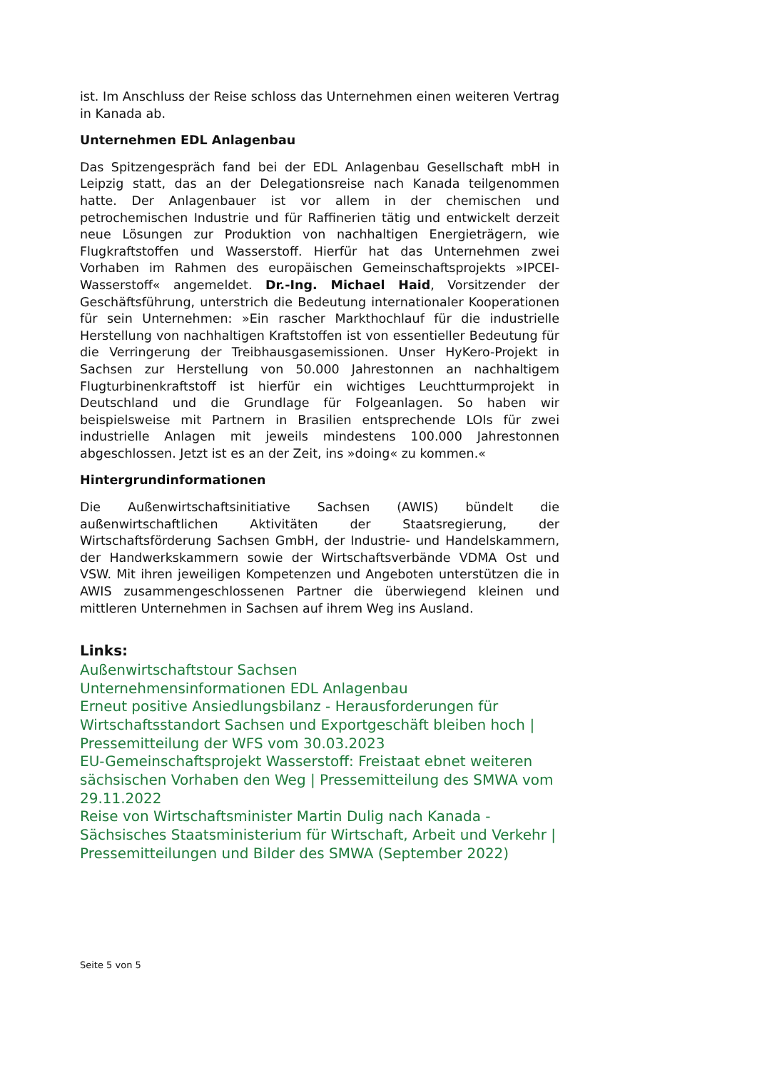ist. Im Anschluss der Reise schloss das Unternehmen einen weiteren Vertrag in Kanada ab.
Unternehmen EDL Anlagenbau
Das Spitzengespräch fand bei der EDL Anlagenbau Gesellschaft mbH in Leipzig statt, das an der Delegationsreise nach Kanada teilgenommen hatte. Der Anlagenbauer ist vor allem in der chemischen und petrochemischen Industrie und für Raffinerien tätig und entwickelt derzeit neue Lösungen zur Produktion von nachhaltigen Energieträgern, wie Flugkraftstoffen und Wasserstoff. Hierfür hat das Unternehmen zwei Vorhaben im Rahmen des europäischen Gemeinschaftsprojekts »IPCEI-Wasserstoff« angemeldet. Dr.-Ing. Michael Haid, Vorsitzender der Geschäftsführung, unterstrich die Bedeutung internationaler Kooperationen für sein Unternehmen: »Ein rascher Markthochlauf für die industrielle Herstellung von nachhaltigen Kraftstoffen ist von essentieller Bedeutung für die Verringerung der Treibhausgasemissionen. Unser HyKero-Projekt in Sachsen zur Herstellung von 50.000 Jahrestonnen an nachhaltigem Flugturbinenkraftstoff ist hierfür ein wichtiges Leuchtturmprojekt in Deutschland und die Grundlage für Folgeanlagen. So haben wir beispielsweise mit Partnern in Brasilien entsprechende LOIs für zwei industrielle Anlagen mit jeweils mindestens 100.000 Jahrestonnen abgeschlossen. Jetzt ist es an der Zeit, ins »doing« zu kommen.«
Hintergrundinformationen
Die Außenwirtschaftsinitiative Sachsen (AWIS) bündelt die außenwirtschaftlichen Aktivitäten der Staatsregierung, der Wirtschaftsförderung Sachsen GmbH, der Industrie- und Handelskammern, der Handwerkskammern sowie der Wirtschaftsverbände VDMA Ost und VSW. Mit ihren jeweiligen Kompetenzen und Angeboten unterstützen die in AWIS zusammengeschlossenen Partner die überwiegend kleinen und mittleren Unternehmen in Sachsen auf ihrem Weg ins Ausland.
Links:
Außenwirtschaftstour Sachsen
Unternehmensinformationen EDL Anlagenbau
Erneut positive Ansiedlungsbilanz - Herausforderungen für Wirtschaftsstandort Sachsen und Exportgeschäft bleiben hoch | Pressemitteilung der WFS vom 30.03.2023
EU-Gemeinschaftsprojekt Wasserstoff: Freistaat ebnet weiteren sächsischen Vorhaben den Weg | Pressemitteilung des SMWA vom 29.11.2022
Reise von Wirtschaftsminister Martin Dulig nach Kanada - Sächsisches Staatsministerium für Wirtschaft, Arbeit und Verkehr | Pressemitteilungen und Bilder des SMWA (September 2022)
Seite 5 von 5